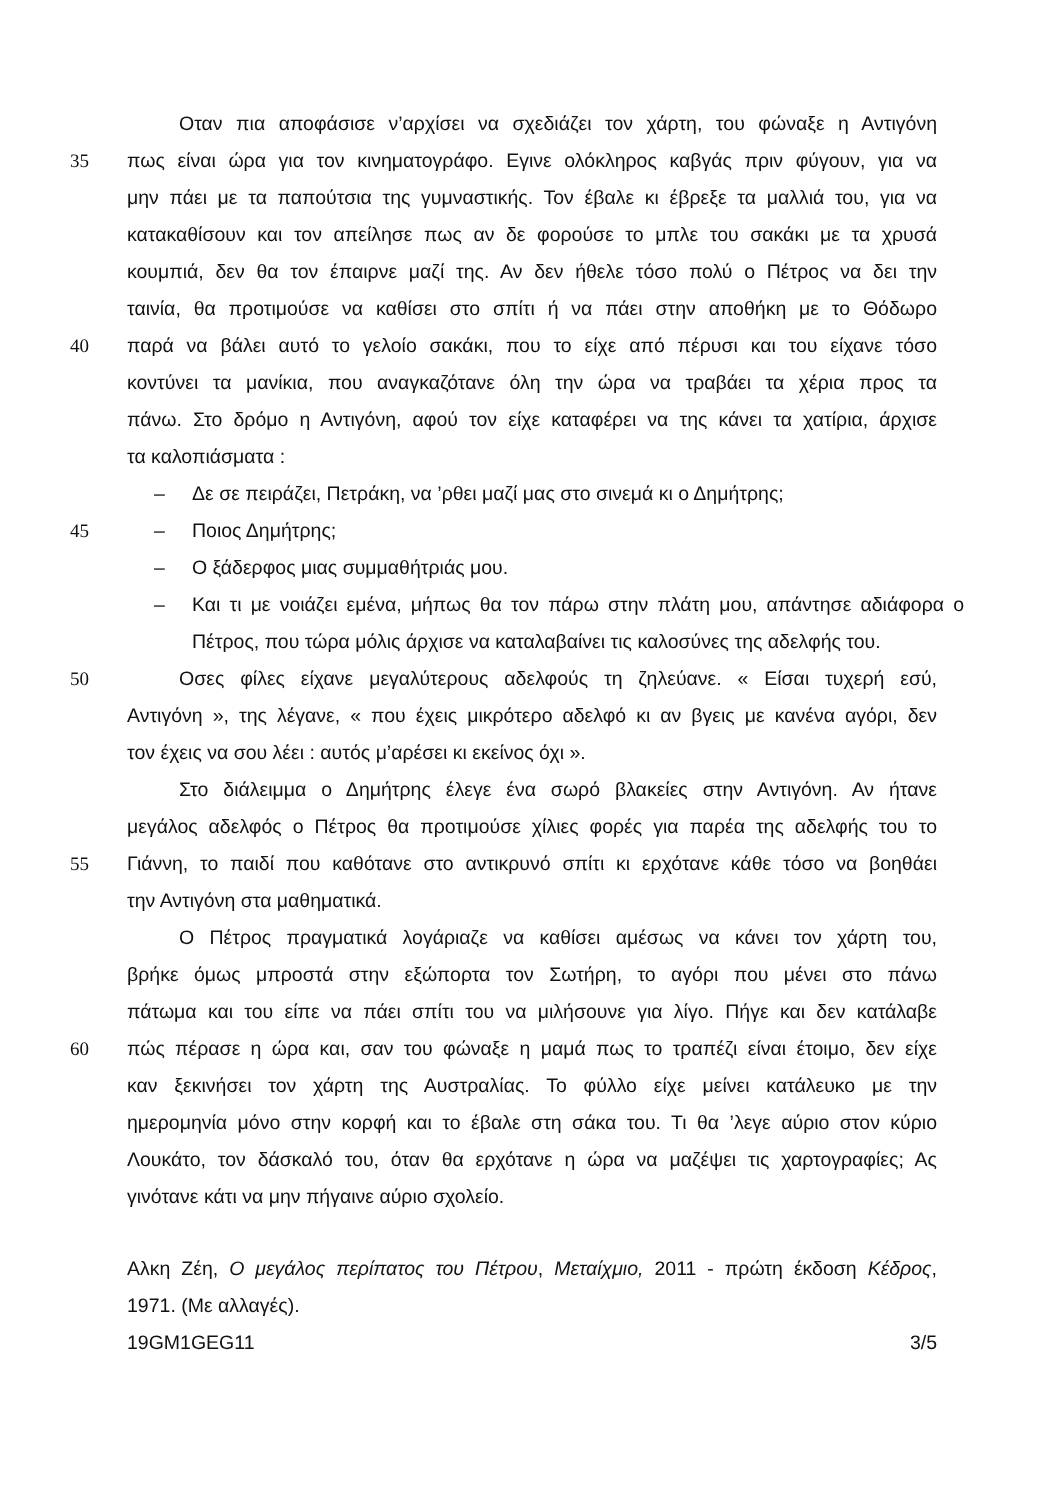Οταν πια αποφάσισε ν’αρχίσει να σχεδιάζει τον χάρτη, του φώναξε η Αντιγόνη
35 πως είναι ώρα για τον κινηματογράφο. Εγινε ολόκληρος καβγάς πριν φύγουν, για να
μην πάει με τα παπούτσια της γυμναστικής. Τον έβαλε κι έβρεξε τα μαλλιά του, για να
κατακαθίσουν και τον απείλησε πως αν δε φορούσε το μπλε του σακάκι με τα χρυσά
κουμπιά, δεν θα τον έπαιρνε μαζί της. Αν δεν ήθελε τόσο πολύ ο Πέτρος να δει την
ταινία, θα προτιμούσε να καθίσει στο σπίτι ή να πάει στην αποθήκη με το Θόδωρο
40 παρά να βάλει αυτό το γελοίο σακάκι, που το είχε από πέρυσι και του είχανε τόσο
κοντύνει τα μανίκια, που αναγκαζότανε όλη την ώρα να τραβάει τα χέρια προς τα
πάνω. Στο δρόμο η Αντιγόνη, αφού τον είχε καταφέρει να της κάνει τα χατίρια, άρχισε
τα καλοπιάσματα :
– Δε σε πειράζει, Πετράκη, να ’ρθει μαζί μας στο σινεμά κι ο Δημήτρης;
45 – Ποιος Δημήτρης;
– Ο ξάδερφος μιας συμμαθήτριάς μου.
– Και τι με νοιάζει εμένα, μήπως θα τον πάρω στην πλάτη μου, απάντησε αδιάφορα ο Πέτρος, που τώρα μόλις άρχισε να καταλαβαίνει τις καλοσύνες της αδελφής του.
50 Οσες φίλες είχανε μεγαλύτερους αδελφούς τη ζηλεύανε. « Είσαι τυχερή εσύ,
Αντιγόνη », της λέγανε, « που έχεις μικρότερο αδελφό κι αν βγεις με κανένα αγόρι, δεν
τον έχεις να σου λέει : αυτός μ’αρέσει κι εκείνος όχι ».
Στο διάλειμμα ο Δημήτρης έλεγε ένα σωρό βλακείες στην Αντιγόνη. Αν ήτανε
μεγάλος αδελφός ο Πέτρος θα προτιμούσε χίλιες φορές για παρέα της αδελφής του το
55 Γιάννη, το παιδί που καθότανε στο αντικρυνό σπίτι κι ερχότανε κάθε τόσο να βοηθάει
την Αντιγόνη στα μαθηματικά.
Ο Πέτρος πραγματικά λογάριαζε να καθίσει αμέσως να κάνει τον χάρτη του,
βρήκε όμως μπροστά στην εξώπορτα τον Σωτήρη, το αγόρι που μένει στο πάνω
πάτωμα και του είπε να πάει σπίτι του να μιλήσουνε για λίγο. Πήγε και δεν κατάλαβε
60 πώς πέρασε η ώρα και, σαν του φώναξε η μαμά πως το τραπέζι είναι έτοιμο, δεν είχε
καν ξεκινήσει τον χάρτη της Αυστραλίας. Το φύλλο είχε μείνει κατάλευκο με την
ημερομηνία μόνο στην κορφή και το έβαλε στη σάκα του. Τι θα ’λεγε αύριο στον κύριο
Λουκάτο, τον δάσκαλό του, όταν θα ερχότανε η ώρα να μαζέψει τις χαρτογραφίες; Ας
γινότανε κάτι να μην πήγαινε αύριο σχολείο.
Αλκη Ζέη, Ο μεγάλος περίπατος του Πέτρου, Μεταίχμιο, 2011 - πρώτη έκδοση Κέδρος,
1971. (Με αλλαγές).
19GM1GEG11 3/5